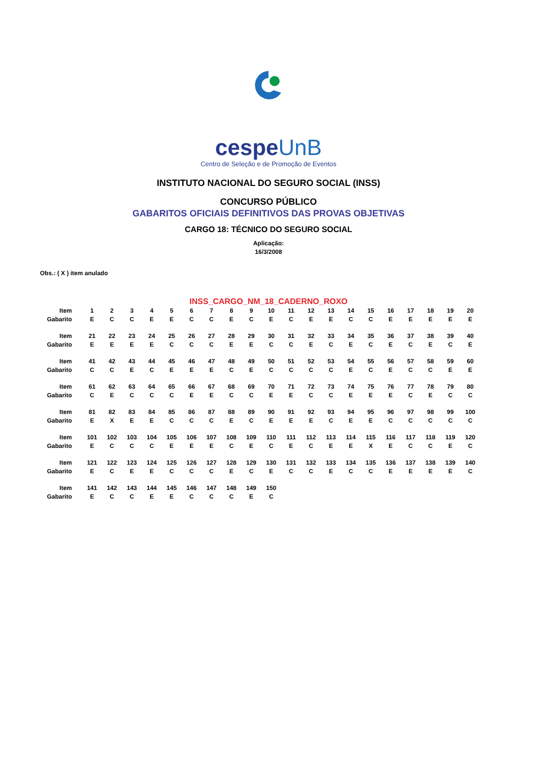cespeUnB
Centro de Seleção e de Promoção de Eventos
INSTITUTO NACIONAL DO SEGURO SOCIAL (INSS)
CONCURSO PÚBLICO
GABARITOS OFICIAIS DEFINITIVOS DAS PROVAS OBJETIVAS
CARGO 18: TÉCNICO DO SEGURO SOCIAL
Aplicação:
16/3/2008
Obs.: ( X ) item anulado
INSS_CARGO_NM_18_CADERNO_ROXO
| Item | 1 | 2 | 3 | 4 | 5 | 6 | 7 | 8 | 9 | 10 | 11 | 12 | 13 | 14 | 15 | 16 | 17 | 18 | 19 | 20 |
| Gabarito | E | C | C | E | E | C | C | E | C | E | C | E | E | C | C | E | E | E | E | E |
| Item | 21 | 22 | 23 | 24 | 25 | 26 | 27 | 28 | 29 | 30 | 31 | 32 | 33 | 34 | 35 | 36 | 37 | 38 | 39 | 40 |
| Gabarito | E | E | E | E | C | C | C | E | E | C | C | E | C | E | C | E | C | E | C | E |
| Item | 41 | 42 | 43 | 44 | 45 | 46 | 47 | 48 | 49 | 50 | 51 | 52 | 53 | 54 | 55 | 56 | 57 | 58 | 59 | 60 |
| Gabarito | C | C | E | C | E | E | E | C | E | C | C | C | C | E | C | E | C | C | E | E |
| Item | 61 | 62 | 63 | 64 | 65 | 66 | 67 | 68 | 69 | 70 | 71 | 72 | 73 | 74 | 75 | 76 | 77 | 78 | 79 | 80 |
| Gabarito | C | E | C | C | C | E | E | C | C | E | E | C | C | E | E | E | C | E | C | C |
| Item | 81 | 82 | 83 | 84 | 85 | 86 | 87 | 88 | 89 | 90 | 91 | 92 | 93 | 94 | 95 | 96 | 97 | 98 | 99 | 100 |
| Gabarito | E | X | E | E | C | C | C | E | C | E | E | E | C | E | E | C | C | C | C | C |
| Item | 101 | 102 | 103 | 104 | 105 | 106 | 107 | 108 | 109 | 110 | 111 | 112 | 113 | 114 | 115 | 116 | 117 | 118 | 119 | 120 |
| Gabarito | E | C | C | C | E | E | E | C | E | C | E | C | E | E | X | E | C | C | E | C |
| Item | 121 | 122 | 123 | 124 | 125 | 126 | 127 | 128 | 129 | 130 | 131 | 132 | 133 | 134 | 135 | 136 | 137 | 138 | 139 | 140 |
| Gabarito | E | C | E | E | C | C | C | E | C | E | C | C | E | C | C | E | E | E | E | C |
| Item | 141 | 142 | 143 | 144 | 145 | 146 | 147 | 148 | 149 | 150 | | | | | | | | | | |
| Gabarito | E | C | C | E | E | C | C | C | E | C | | | | | | | | | | |